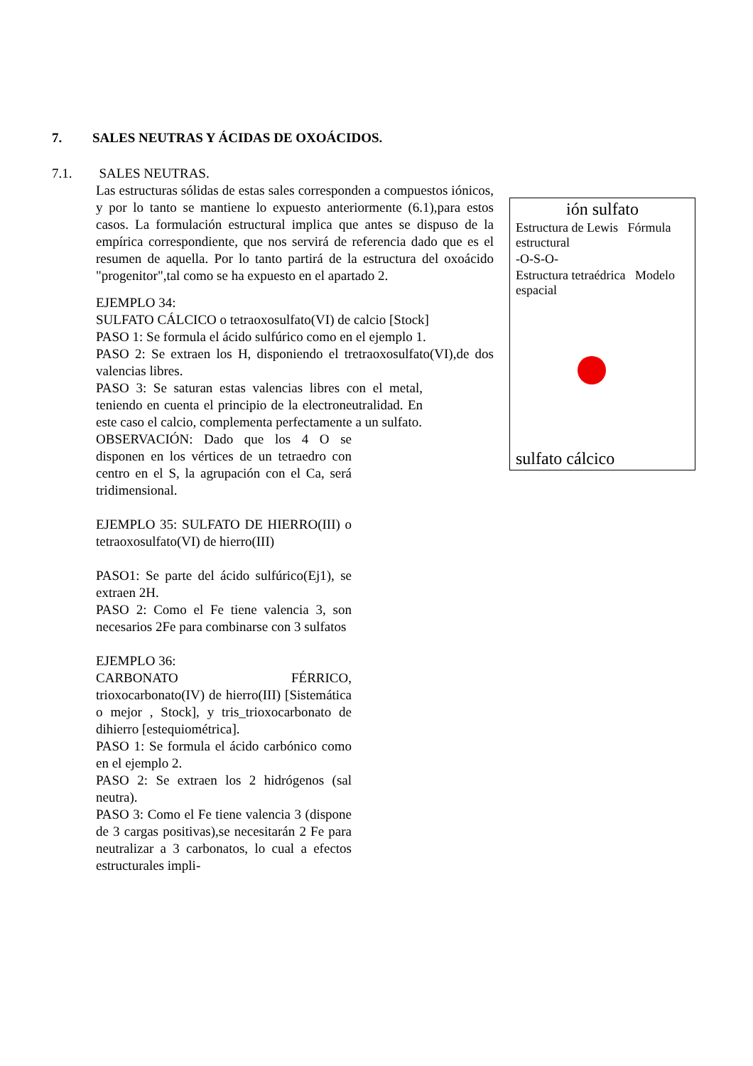7. SALES NEUTRAS Y ÁCIDAS DE OXOÁCIDOS.
7.1. SALES NEUTRAS.
Las estructuras sólidas de estas sales corresponden a compuestos iónicos, y por lo tanto se mantiene lo expuesto anteriormente (6.1),para estos casos. La formulación estructural implica que antes se dispuso de la empírica correspondiente, que nos servirá de referencia dado que es el resumen de aquella. Por lo tanto partirá de la estructura del oxoácido "progenitor",tal como se ha expuesto en el apartado 2.
EJEMPLO 34:
SULFATO CÁLCICO o tetraoxosulfato(VI) de calcio [Stock]
PASO 1: Se formula el ácido sulfúrico como en el ejemplo 1.
PASO 2: Se extraen los H, disponiendo el tretraoxosulfato(VI),de dos valencias libres.
PASO 3: Se saturan estas valencias libres con el metal, teniendo en cuenta el principio de la electroneutralidad. En este caso el calcio, complementa perfectamente a un sulfato.
OBSERVACIÓN: Dado que los 4 O se disponen en los vértices de un tetraedro con centro en el S, la agrupación con el Ca, será tridimensional.
EJEMPLO 35: SULFATO DE HIERRO(III) o tetraoxosulfato(VI) de hierro(III)
PASO1: Se parte del ácido sulfúrico(Ej1), se extraen 2H.
PASO 2: Como el Fe tiene valencia 3, son necesarios 2Fe para combinarse con 3 sulfatos
EJEMPLO 36:
CARBONATO FÉRRICO, trioxocarbonato(IV) de hierro(III) [Sistemática o mejor , Stock], y tris_trioxocarbonato de dihierro [estequiométrica].
PASO 1: Se formula el ácido carbónico como en el ejemplo 2.
PASO 2: Se extraen los 2 hidrógenos (sal neutra).
PASO 3: Como el Fe tiene valencia 3 (dispone de 3 cargas positivas),se necesitarán 2 Fe para neutralizar a 3 carbonatos, lo cual a efectos estructurales impli-
ión sulfato
Estructura de Lewis Fórmula estructural
-O-S-O-
Estructura tetraédrica Modelo espacial
sulfato cálcico